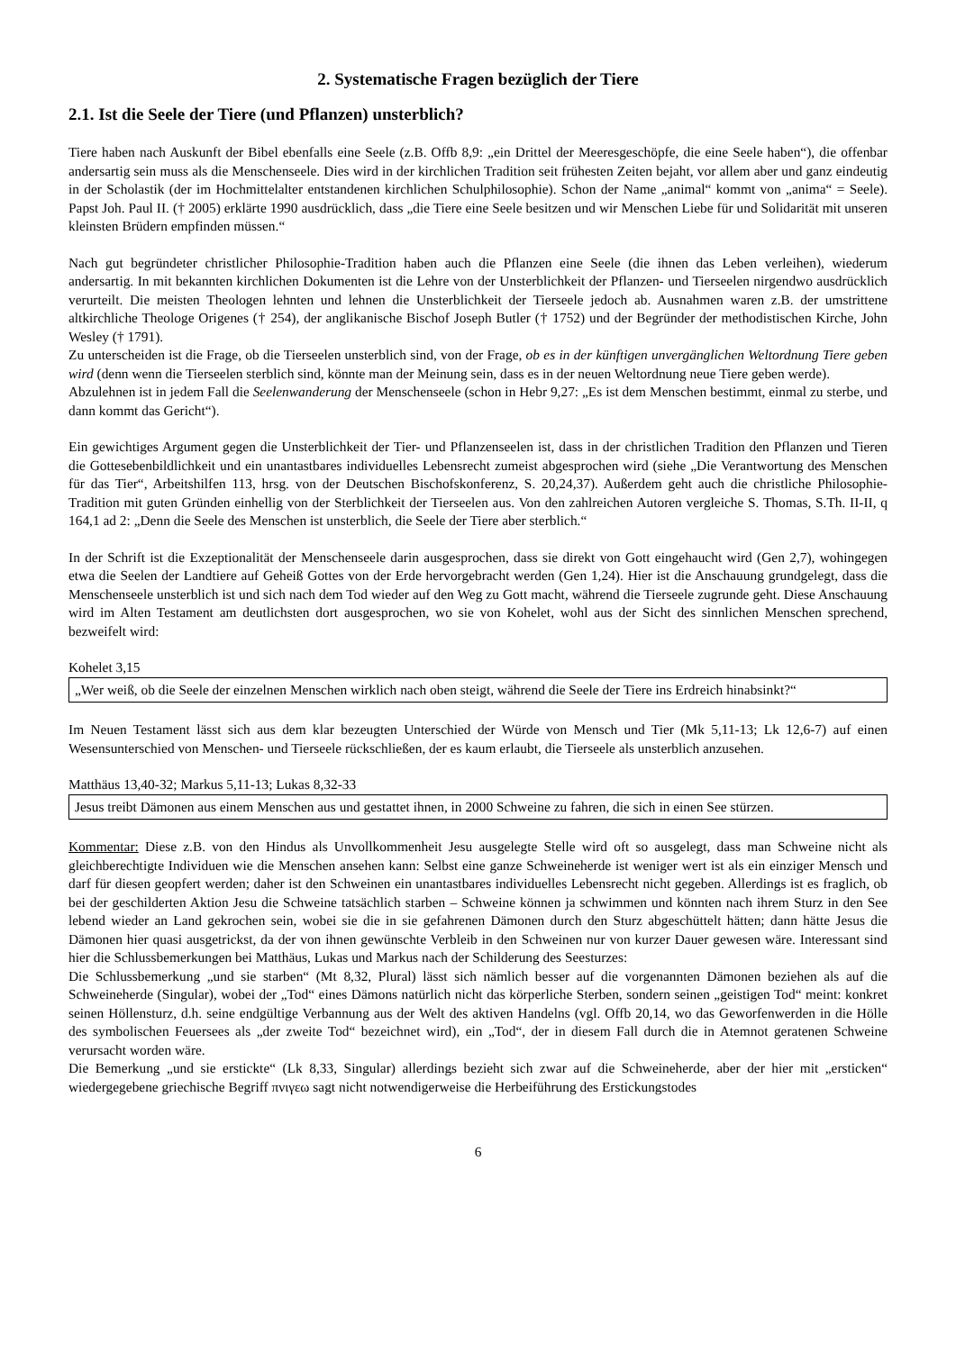2. Systematische Fragen bezüglich der Tiere
2.1. Ist die Seele der Tiere (und Pflanzen) unsterblich?
Tiere haben nach Auskunft der Bibel ebenfalls eine Seele (z.B. Offb 8,9: „ein Drittel der Meeresgeschöpfe, die eine Seele haben“), die offenbar andersartig sein muss als die Menschenseele. Dies wird in der kirchlichen Tradition seit frühesten Zeiten bejaht, vor allem aber und ganz eindeutig in der Scholastik (der im Hochmittelalter entstandenen kirchlichen Schulphilosophie). Schon der Name „animal“ kommt von „anima“ = Seele). Papst Joh. Paul II. († 2005) erklärte 1990 ausdrücklich, dass „die Tiere eine Seele besitzen und wir Menschen Liebe für und Solidarität mit unseren kleinsten Brüdern empfinden müssen.“
Nach gut begründeter christlicher Philosophie-Tradition haben auch die Pflanzen eine Seele (die ihnen das Leben verleihen), wiederum andersartig. In mit bekannten kirchlichen Dokumenten ist die Lehre von der Unsterblichkeit der Pflanzen- und Tierseelen nirgendwo ausdrücklich verurteilt. Die meisten Theologen lehnten und lehnen die Unsterblichkeit der Tierseele jedoch ab. Ausnahmen waren z.B. der umstrittene altkirchliche Theologe Origenes († 254), der anglikanische Bischof Joseph Butler († 1752) und der Begründer der methodistischen Kirche, John Wesley († 1791).
Zu unterscheiden ist die Frage, ob die Tierseelen unsterblich sind, von der Frage, ob es in der künftigen unvergänglichen Weltordnung Tiere geben wird (denn wenn die Tierseelen sterblich sind, könnte man der Meinung sein, dass es in der neuen Weltordnung neue Tiere geben werde).
Abzulehnen ist in jedem Fall die Seelenwanderung der Menschenseele (schon in Hebr 9,27: „Es ist dem Menschen bestimmt, einmal zu sterbe, und dann kommt das Gericht“).
Ein gewichtiges Argument gegen die Unsterblichkeit der Tier- und Pflanzenseelen ist, dass in der christlichen Tradition den Pflanzen und Tieren die Gottesebenbildlichkeit und ein unantastbares individuelles Lebensrecht zumeist abgesprochen wird (siehe „Die Verantwortung des Menschen für das Tier“, Arbeitshilfen 113, hrsg. von der Deutschen Bischofskonferenz, S. 20,24,37). Außerdem geht auch die christliche Philosophie-Tradition mit guten Gründen einhellig von der Sterblichkeit der Tierseelen aus. Von den zahlreichen Autoren vergleiche S. Thomas, S.Th. II-II, q 164,1 ad 2: „Denn die Seele des Menschen ist unsterblich, die Seele der Tiere aber sterblich.“
In der Schrift ist die Exzeptionalität der Menschenseele darin ausgesprochen, dass sie direkt von Gott eingehaucht wird (Gen 2,7), wohingegen etwa die Seelen der Landtiere auf Geheiß Gottes von der Erde hervorgebracht werden (Gen 1,24). Hier ist die Anschauung grundgelegt, dass die Menschenseele unsterblich ist und sich nach dem Tod wieder auf den Weg zu Gott macht, während die Tierseele zugrunde geht. Diese Anschauung wird im Alten Testament am deutlichsten dort ausgesprochen, wo sie von Kohelet, wohl aus der Sicht des sinnlichen Menschen sprechend, bezweifelt wird:
Kohelet 3,15
„Wer weiß, ob die Seele der einzelnen Menschen wirklich nach oben steigt, während die Seele der Tiere ins Erdreich hinabsinkt?“
Im Neuen Testament lässt sich aus dem klar bezeugten Unterschied der Würde von Mensch und Tier (Mk 5,11-13; Lk 12,6-7) auf einen Wesensunterschied von Menschen- und Tierseele rückschließen, der es kaum erlaubt, die Tierseele als unsterblich anzusehen.
Matthäus 13,40-32; Markus 5,11-13; Lukas 8,32-33
Jesus treibt Dämonen aus einem Menschen aus und gestattet ihnen, in 2000 Schweine zu fahren, die sich in einen See stürzen.
Kommentar: Diese z.B. von den Hindus als Unvollkommenheit Jesu ausgelegte Stelle wird oft so ausgelegt, dass man Schweine nicht als gleichberechtigte Individuen wie die Menschen ansehen kann: Selbst eine ganze Schweineherde ist weniger wert ist als ein einziger Mensch und darf für diesen geopfert werden; daher ist den Schweinen ein unantastbares individuelles Lebensrecht nicht gegeben. Allerdings ist es fraglich, ob bei der geschilderten Aktion Jesu die Schweine tatsächlich starben – Schweine können ja schwimmen und könnten nach ihrem Sturz in den See lebend wieder an Land gekrochen sein, wobei sie die in sie gefahrenen Dämonen durch den Sturz abgeschüttelt hätten; dann hätte Jesus die Dämonen hier quasi ausgetrickst, da der von ihnen gewünschte Verbleib in den Schweinen nur von kurzer Dauer gewesen wäre. Interessant sind hier die Schlussbemerkungen bei Matthäus, Lukas und Markus nach der Schilderung des Seesturzes:
Die Schlussbemerkung „und sie starben“ (Mt 8,32, Plural) lässt sich nämlich besser auf die vorgenannten Dämonen beziehen als auf die Schweineherde (Singular), wobei der „Tod“ eines Dämons natürlich nicht das körperliche Sterben, sondern seinen „geistigen Tod“ meint: konkret seinen Höllensturz, d.h. seine endgültige Verbannung aus der Welt des aktiven Handelns (vgl. Offb 20,14, wo das Geworfenwerden in die Hölle des symbolischen Feuersees als „der zweite Tod“ bezeichnet wird), ein „Tod“, der in diesem Fall durch die in Atemnot geratenen Schweine verursacht worden wäre.
Die Bemerkung „und sie erstickte“ (Lk 8,33, Singular) allerdings bezieht sich zwar auf die Schweineherde, aber der hier mit „ersticken“ wiedergegebene griechische Begriff πνιγεω sagt nicht notwendigerweise die Herbeiführung des Erstickungstodes
6